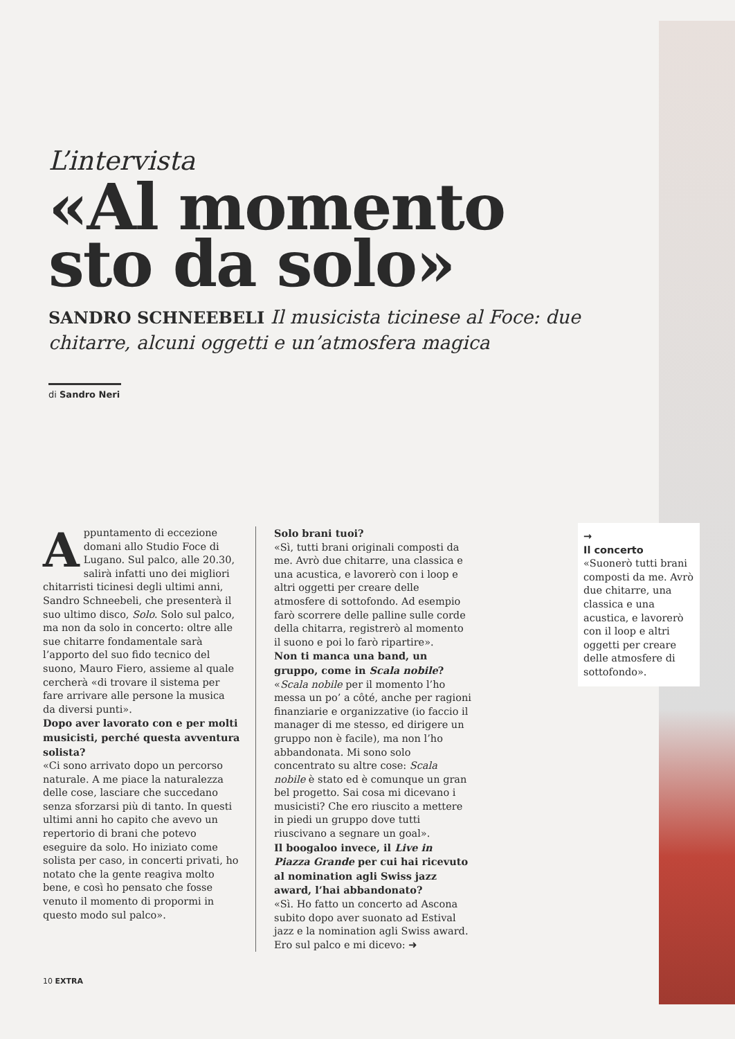L’intervista
«Al momento sto da solo»
SANDRO SCHNEEBELI Il musicista ticinese al Foce: due chitarre, alcuni oggetti e un’atmosfera magica
di Sandro Neri
Appuntamento di eccezione domani allo Studio Foce di Lugano. Sul palco, alle 20.30, salirà infatti uno dei migliori chitarristi ticinesi degli ultimi anni, Sandro Schneebeli, che presenterà il suo ultimo disco, Solo. Solo sul palco, ma non da solo in concerto: oltre alle sue chitarre fondamentale sarà l’apporto del suo fido tecnico del suono, Mauro Fiero, assieme al quale cercherà «di trovare il sistema per fare arrivare alle persone la musica da diversi punti».
Dopo aver lavorato con e per molti musicisti, perché questa avventura solista?
«Ci sono arrivato dopo un percorso naturale. A me piace la naturalezza delle cose, lasciare che succedano senza sforzarsi più di tanto. In questi ultimi anni ho capito che avevo un repertorio di brani che potevo eseguire da solo. Ho iniziato come solista per caso, in concerti privati, ho notato che la gente reagiva molto bene, e così ho pensato che fosse venuto il momento di propormi in questo modo sul palco».
Solo brani tuoi?
«Sì, tutti brani originali composti da me. Avrò due chitarre, una classica e una acustica, e lavorerò con i loop e altri oggetti per creare delle atmosfere di sottofondo. Ad esempio farò scorrere delle palline sulle corde della chitarra, registrerò al momento il suono e poi lo farò ripartire».
Non ti manca una band, un gruppo, come in Scala nobile?
«Scala nobile per il momento l’ho messa un po’ a côté, anche per ragioni finanziarie e organizzative (io faccio il manager di me stesso, ed dirigere un gruppo non è facile), ma non l’ho abbandonata. Mi sono solo concentrato su altre cose: Scala nobile è stato ed è comunque un gran bel progetto. Sai cosa mi dicevano i musicisti? Che ero riuscito a mettere in piedi un gruppo dove tutti riuscivano a segnare un goal».
Il boogaloo invece, il Live in Piazza Grande per cui hai ricevuto al nomination agli Swiss jazz award, l’hai abbandonato?
«Sì. Ho fatto un concerto ad Ascona subito dopo aver suonato ad Estival jazz e la nomination agli Swiss award. Ero sul palco e mi dicevo: ➜
→
Il concerto
«Suonerò tutti brani composti da me. Avrò due chitarre, una classica e una acustica, e lavorerò con il loop e altri oggetti per creare delle atmosfere di sottofondo».
10 EXTRA